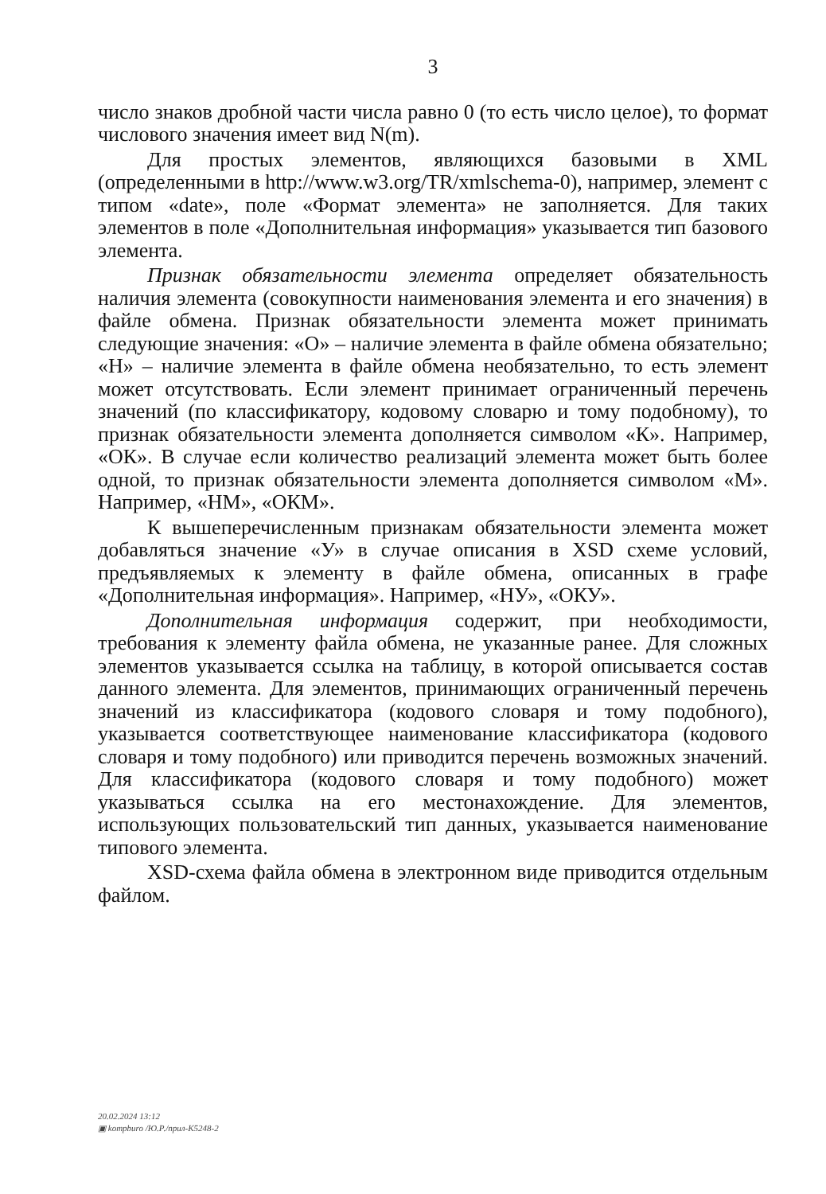3
число знаков дробной части числа равно 0 (то есть число целое), то формат числового значения имеет вид N(m).
Для простых элементов, являющихся базовыми в XML (определенными в http://www.w3.org/TR/xmlschema-0), например, элемент с типом «date», поле «Формат элемента» не заполняется. Для таких элементов в поле «Дополнительная информация» указывается тип базового элемента.
Признак обязательности элемента определяет обязательность наличия элемента (совокупности наименования элемента и его значения) в файле обмена. Признак обязательности элемента может принимать следующие значения: «О» – наличие элемента в файле обмена обязательно; «Н» – наличие элемента в файле обмена необязательно, то есть элемент может отсутствовать. Если элемент принимает ограниченный перечень значений (по классификатору, кодовому словарю и тому подобному), то признак обязательности элемента дополняется символом «К». Например, «ОК». В случае если количество реализаций элемента может быть более одной, то признак обязательности элемента дополняется символом «М». Например, «НМ», «ОКМ».
К вышеперечисленным признакам обязательности элемента может добавляться значение «У» в случае описания в XSD схеме условий, предъявляемых к элементу в файле обмена, описанных в графе «Дополнительная информация». Например, «НУ», «ОКУ».
Дополнительная информация содержит, при необходимости, требования к элементу файла обмена, не указанные ранее. Для сложных элементов указывается ссылка на таблицу, в которой описывается состав данного элемента. Для элементов, принимающих ограниченный перечень значений из классификатора (кодового словаря и тому подобного), указывается соответствующее наименование классификатора (кодового словаря и тому подобного) или приводится перечень возможных значений. Для классификатора (кодового словаря и тому подобного) может указываться ссылка на его местонахождение. Для элементов, использующих пользовательский тип данных, указывается наименование типового элемента.
XSD-схема файла обмена в электронном виде приводится отдельным файлом.
20.02.2024 13:12
▣ kompburo /Ю.Р./прил-К5248-2